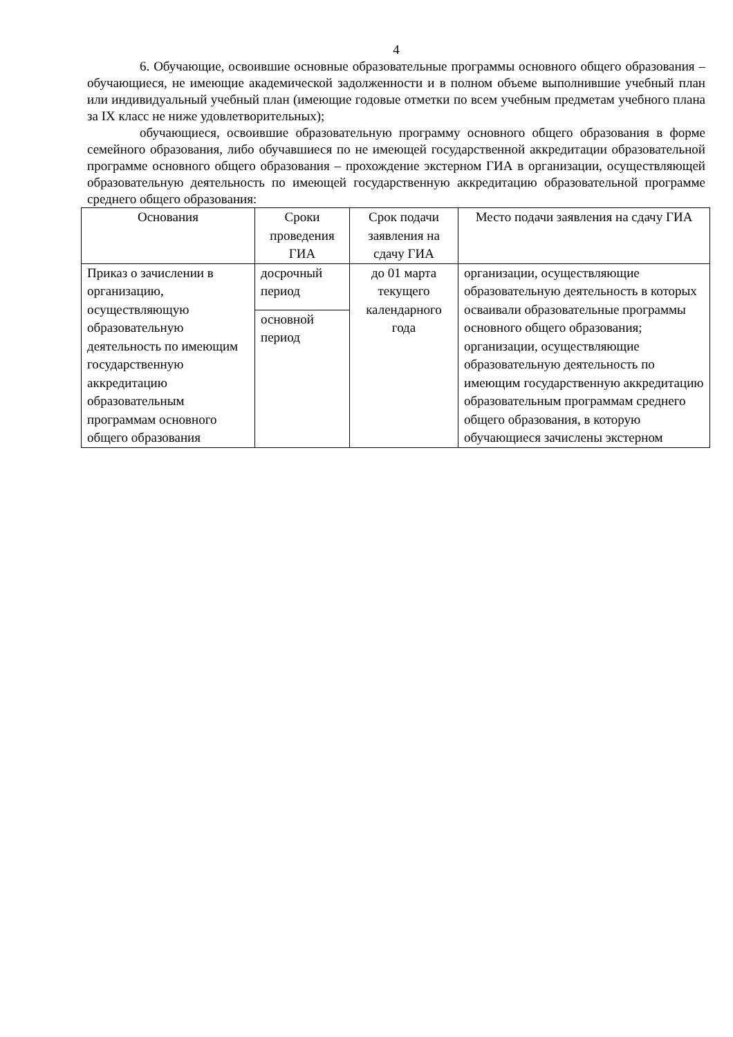4
6. Обучающие, освоившие основные образовательные программы основного общего образования – обучающиеся, не имеющие академической задолженности и в полном объеме выполнившие учебный план или индивидуальный учебный план (имеющие годовые отметки по всем учебным предметам учебного плана за IX класс не ниже удовлетворительных);
обучающиеся, освоившие образовательную программу основного общего образования в форме семейного образования, либо обучавшиеся по не имеющей государственной аккредитации образовательной программе основного общего образования – прохождение экстерном ГИА в организации, осуществляющей образовательную деятельность по имеющей государственную аккредитацию образовательной программе среднего общего образования:
| Основания | Сроки проведения ГИА | Срок подачи заявления на сдачу ГИА | Место подачи заявления на сдачу ГИА |
| --- | --- | --- | --- |
| Приказ о зачислении в организацию, осуществляющую образовательную деятельность по имеющим государственную аккредитацию образовательным программам основного общего образования | досрочный период | до 01 марта текущего календарного года | организации, осуществляющие образовательную деятельность в которых осваивали образовательные программы основного общего образования; организации, осуществляющие образовательную деятельность по имеющим государственную аккредитацию образовательным программам среднего общего образования, в которую обучающиеся зачислены экстерном |
| | основной период | | |